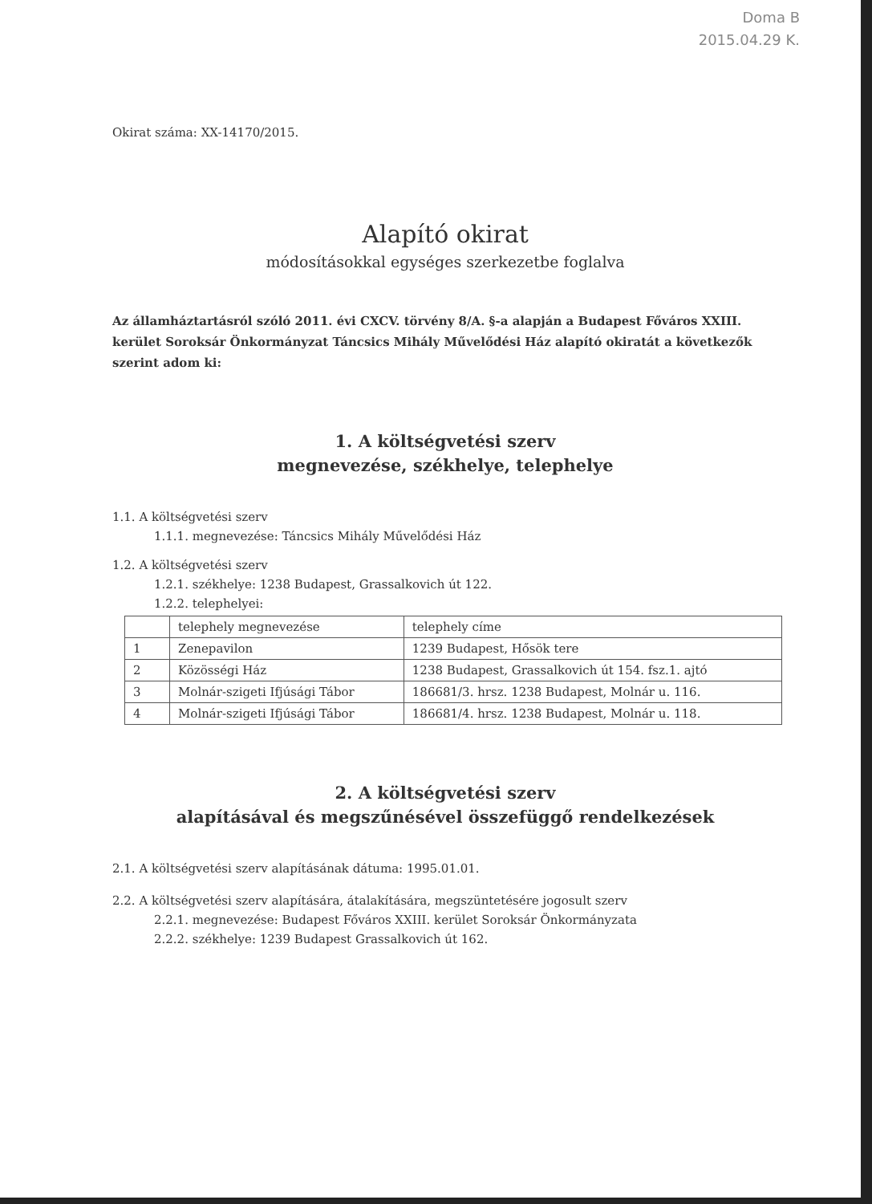Doma B
2015.04.29 K.
Okirat száma: XX-14170/2015.
Alapító okirat
módosításokkal egységes szerkezetbe foglalva
Az államháztartásról szóló 2011. évi CXCV. törvény 8/A. §-a alapján a Budapest Főváros XXIII. kerület Soroksár Önkormányzat Táncsics Mihály Művelődési Ház alapító okiratát a következők szerint adom ki:
1. A költségvetési szerv
megnevezése, székhelye, telephelye
1.1. A költségvetési szerv
1.1.1. megnevezése: Táncsics Mihály Művelődési Ház
1.2. A költségvetési szerv
1.2.1. székhelye: 1238 Budapest, Grassalkovich út 122.
1.2.2. telephelyei:
| | telephely megnevezése | telephely címe |
| 1 | Zenepavilon | 1239 Budapest, Hősök tere |
| 2 | Közösségi Ház | 1238 Budapest, Grassalkovich út 154. fsz.1. ajtó |
| 3 | Molnár-szigeti Ifjúsági Tábor | 186681/3. hrsz. 1238 Budapest, Molnár u. 116. |
| 4 | Molnár-szigeti Ifjúsági Tábor | 186681/4. hrsz. 1238 Budapest, Molnár u. 118. |
2. A költségvetési szerv
alapításával és megszűnésével összefüggő rendelkezések
2.1. A költségvetési szerv alapításának dátuma: 1995.01.01.
2.2. A költségvetési szerv alapítására, átalakítására, megszüntetésére jogosult szerv
2.2.1. megnevezése: Budapest Főváros XXIII. kerület Soroksár Önkormányzata
2.2.2. székhelye: 1239 Budapest Grassalkovich út 162.